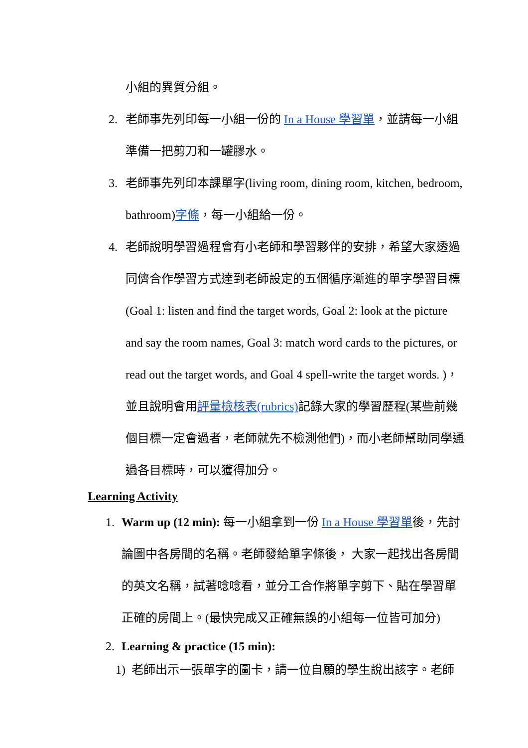小組的異質分組。
2. 老師事先列印每一小組一份的 In a House 學習單，並請每一小組準備一把剪刀和一罐膠水。
3. 老師事先列印本課單字(living room, dining room, kitchen, bedroom, bathroom)字條，每一小組給一份。
4. 老師說明學習過程會有小老師和學習夥伴的安排，希望大家透過同儕合作學習方式達到老師設定的五個循序漸進的單字學習目標 (Goal 1: listen and find the target words, Goal 2: look at the picture and say the room names, Goal 3: match word cards to the pictures, or read out the target words, and Goal 4 spell-write the target words. )，並且說明會用評量檢核表(rubrics) 記錄大家的學習歷程(某些前幾個目標一定會過者，老師就先不檢測他們)，而小老師幫助同學通過各目標時，可以獲得加分。
Learning Activity
1. Warm up (12 min): 每一小組拿到一份 In a House 學習單後，先討論圖中各房間的名稱。老師發給單字條後， 大家一起找出各房間的英文名稱，試著唸唸看，並分工合作將單字剪下、貼在學習單正確的房間上。(最快完成又正確無誤的小組每一位皆可加分)
2. Learning & practice (15 min):
1) 老師出示一張單字的圖卡，請一位自願的學生說出該字。老師